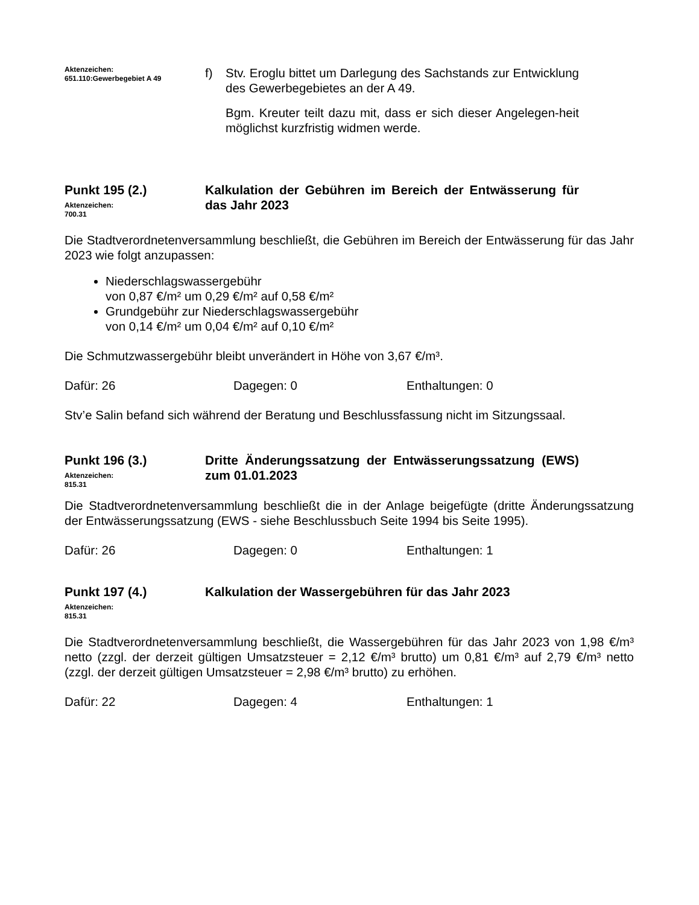Aktenzeichen:
651.110:Gewerbegebiet A 49
f) Stv. Eroglu bittet um Darlegung des Sachstands zur Entwicklung des Gewerbegebietes an der A 49.
Bgm. Kreuter teilt dazu mit, dass er sich dieser Angelegen-heit möglichst kurzfristig widmen werde.
Punkt 195 (2.)
Aktenzeichen:
700.31
Kalkulation der Gebühren im Bereich der Entwässerung für das Jahr 2023
Die Stadtverordnetenversammlung beschließt, die Gebühren im Bereich der Entwässerung für das Jahr 2023 wie folgt anzupassen:
Niederschlagswassergebühr
von 0,87 €/m² um 0,29 €/m² auf 0,58 €/m²
Grundgebühr zur Niederschlagswassergebühr
von 0,14 €/m² um 0,04 €/m² auf 0,10 €/m²
Die Schmutzwassergebühr bleibt unverändert in Höhe von 3,67 €/m³.
Dafür: 26 Dagegen: 0 Enthaltungen: 0
Stv’e Salin befand sich während der Beratung und Beschlussfassung nicht im Sitzungssaal.
Punkt 196 (3.)
Aktenzeichen:
815.31
Dritte Änderungssatzung der Entwässerungssatzung (EWS) zum 01.01.2023
Die Stadtverordnetenversammlung beschließt die in der Anlage beigefügte (dritte Änderungssatzung der Entwässerungssatzung (EWS - siehe Beschlussbuch Seite 1994 bis Seite 1995).
Dafür: 26 Dagegen: 0 Enthaltungen: 1
Punkt 197 (4.)
Aktenzeichen:
815.31
Kalkulation der Wassergebühren für das Jahr 2023
Die Stadtverordnetenversammlung beschließt, die Wassergebühren für das Jahr 2023 von 1,98 €/m³ netto (zzgl. der derzeit gültigen Umsatzsteuer = 2,12 €/m³ brutto) um 0,81 €/m³ auf 2,79 €/m³ netto (zzgl. der derzeit gültigen Umsatzsteuer = 2,98 €/m³ brutto) zu erhöhen.
Dafür: 22 Dagegen: 4 Enthaltungen: 1